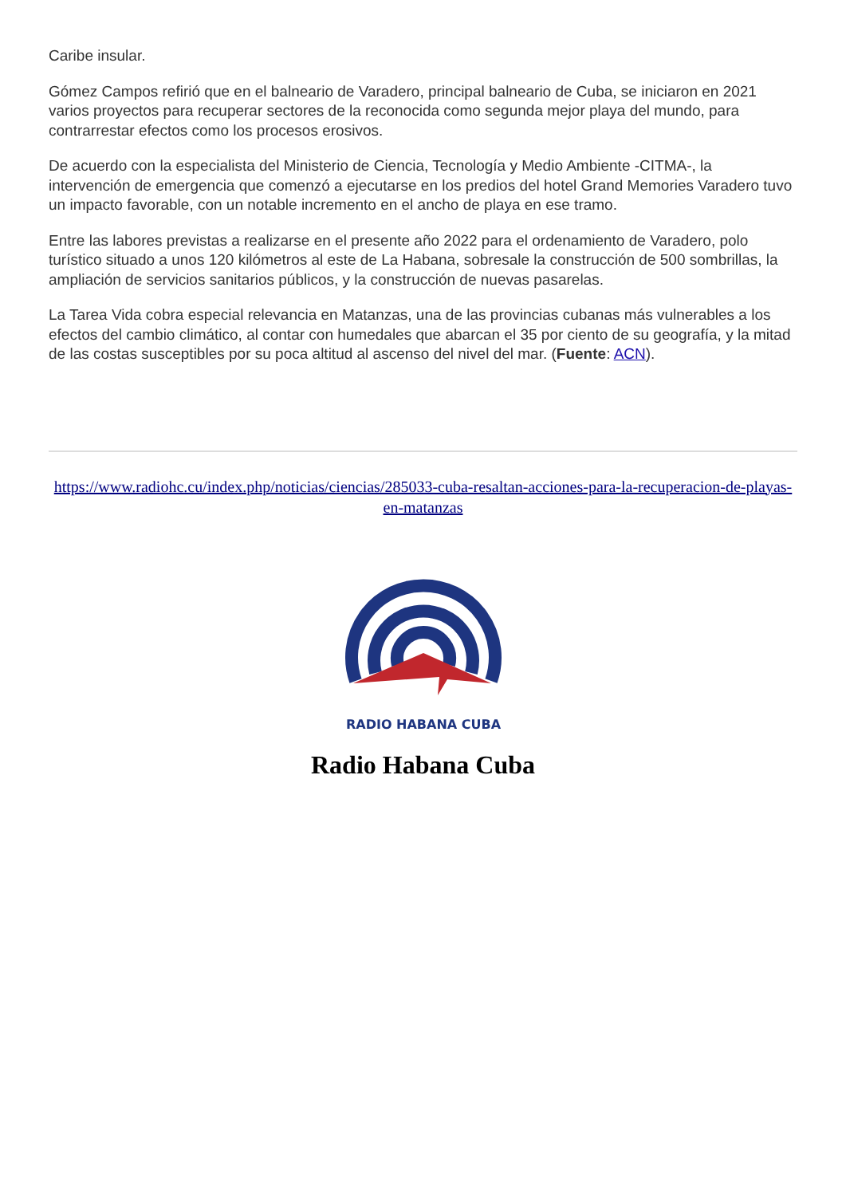Caribe insular.
Gómez Campos refirió que en el balneario de Varadero, principal balneario de Cuba, se iniciaron en 2021 varios proyectos para recuperar sectores de la reconocida como segunda mejor playa del mundo, para contrarrestar efectos como los procesos erosivos.
De acuerdo con la especialista del Ministerio de Ciencia, Tecnología y Medio Ambiente -CITMA-, la intervención de emergencia que comenzó a ejecutarse en los predios del hotel Grand Memories Varadero tuvo un impacto favorable, con un notable incremento en el ancho de playa en ese tramo.
Entre las labores previstas a realizarse en el presente año 2022 para el ordenamiento de Varadero, polo turístico situado a unos 120 kilómetros al este de La Habana, sobresale la construcción de 500 sombrillas, la ampliación de servicios sanitarios públicos, y la construcción de nuevas pasarelas.
La Tarea Vida cobra especial relevancia en Matanzas, una de las provincias cubanas más vulnerables a los efectos del cambio climático, al contar con humedales que abarcan el 35 por ciento de su geografía, y la mitad de las costas susceptibles por su poca altitud al ascenso del nivel del mar. (Fuente: ACN).
https://www.radiohc.cu/index.php/noticias/ciencias/285033-cuba-resaltan-acciones-para-la-recuperacion-de-playas-en-matanzas
RADIO HABANA CUBA
Radio Habana Cuba